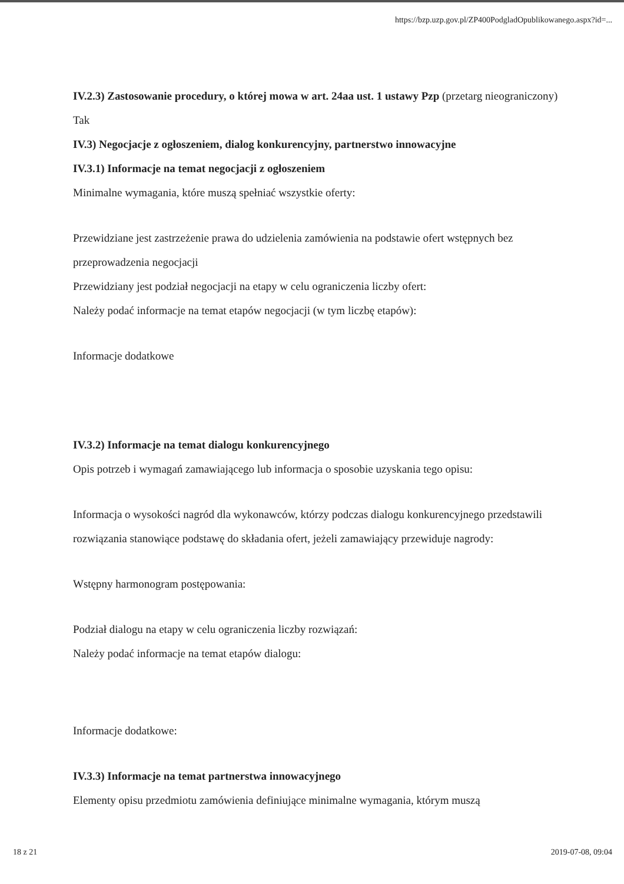https://bzp.uzp.gov.pl/ZP400PodgladOpublikowanego.aspx?id=...
IV.2.3) Zastosowanie procedury, o której mowa w art. 24aa ust. 1 ustawy Pzp (przetarg nieograniczony)
Tak
IV.3) Negocjacje z ogłoszeniem, dialog konkurencyjny, partnerstwo innowacyjne
IV.3.1) Informacje na temat negocjacji z ogłoszeniem
Minimalne wymagania, które muszą spełniać wszystkie oferty:
Przewidziane jest zastrzeżenie prawa do udzielenia zamówienia na podstawie ofert wstępnych bez przeprowadzenia negocjacji
Przewidziany jest podział negocjacji na etapy w celu ograniczenia liczby ofert:
Należy podać informacje na temat etapów negocjacji (w tym liczbę etapów):
Informacje dodatkowe
IV.3.2) Informacje na temat dialogu konkurencyjnego
Opis potrzeb i wymagań zamawiającego lub informacja o sposobie uzyskania tego opisu:
Informacja o wysokości nagród dla wykonawców, którzy podczas dialogu konkurencyjnego przedstawili rozwiązania stanowiące podstawę do składania ofert, jeżeli zamawiający przewiduje nagrody:
Wstępny harmonogram postępowania:
Podział dialogu na etapy w celu ograniczenia liczby rozwiązań:
Należy podać informacje na temat etapów dialogu:
Informacje dodatkowe:
IV.3.3) Informacje na temat partnerstwa innowacyjnego
Elementy opisu przedmiotu zamówienia definiujące minimalne wymagania, którym muszą
18 z 21 2019-07-08, 09:04